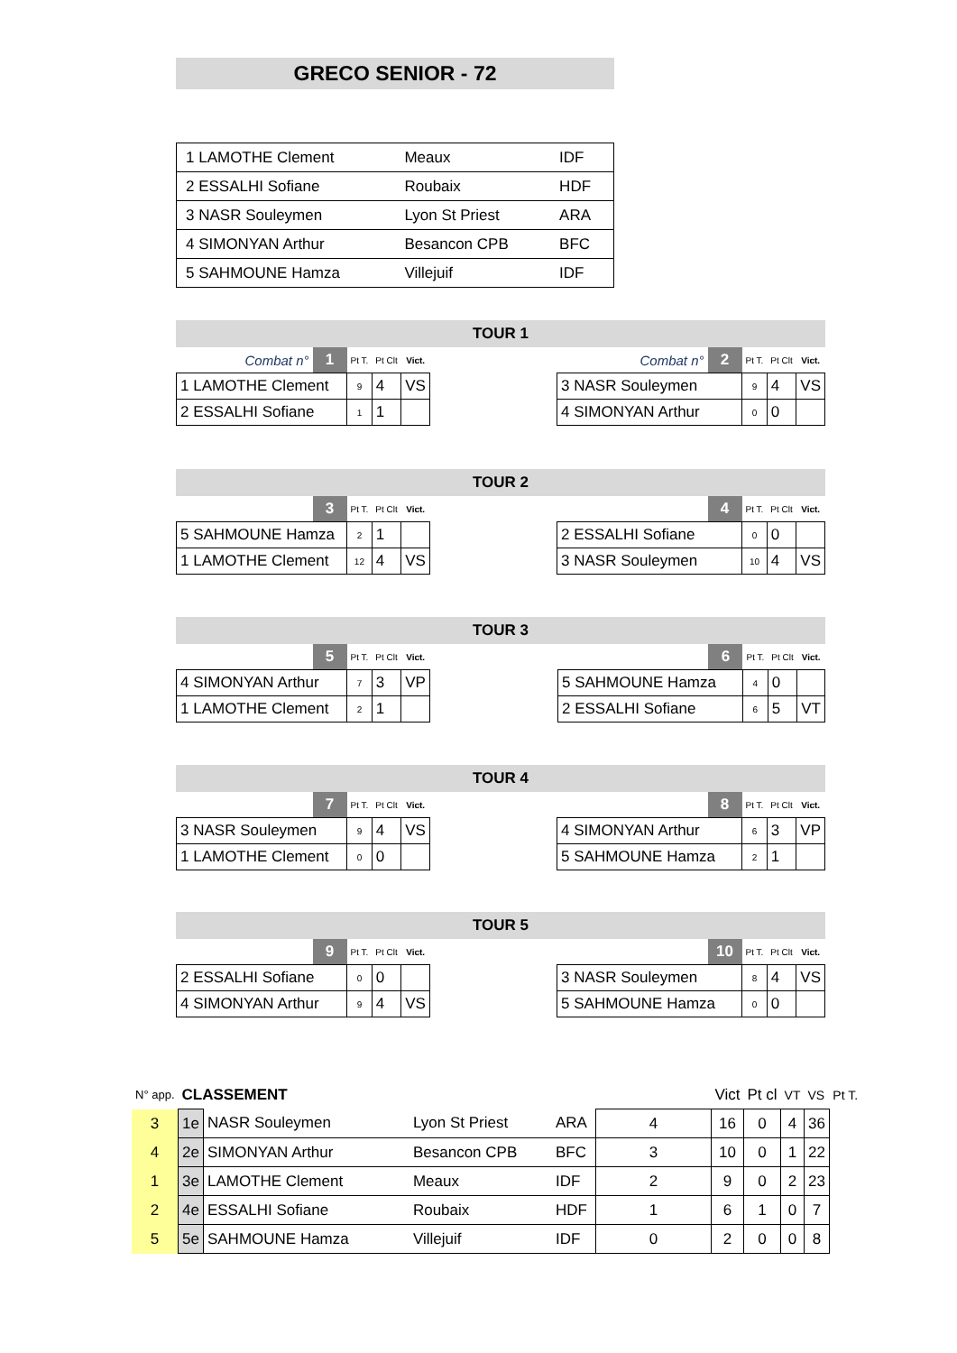GRECO SENIOR - 72
| 1 LAMOTHE Clement | Meaux | IDF |
| 2 ESSALHI Sofiane | Roubaix | HDF |
| 3 NASR Souleymen | Lyon St Priest | ARA |
| 4 SIMONYAN Arthur | Besancon CPB | BFC |
| 5 SAHMOUNE Hamza | Villejuif | IDF |
TOUR 1
| Combat n° | 1 | Pt T. | Pt Clt | Vict. |
| 1 LAMOTHE Clement | | 9 | 4 | VS |
| 2 ESSALHI Sofiane | | 1 | 1 | |
| Combat n° | 2 | Pt T. | Pt Clt | Vict. |
| 3 NASR Souleymen | | 9 | 4 | VS |
| 4 SIMONYAN Arthur | | 0 | 0 | |
TOUR 2
| | 3 | Pt T. | Pt Clt | Vict. |
| 5 SAHMOUNE Hamza | | 2 | 1 | |
| 1 LAMOTHE Clement | | 12 | 4 | VS |
| | 4 | Pt T. | Pt Clt | Vict. |
| 2 ESSALHI Sofiane | | 0 | 0 | |
| 3 NASR Souleymen | | 10 | 4 | VS |
TOUR 3
| | 5 | Pt T. | Pt Clt | Vict. |
| 4 SIMONYAN Arthur | | 7 | 3 | VP |
| 1 LAMOTHE Clement | | 2 | 1 | |
| | 6 | Pt T. | Pt Clt | Vict. |
| 5 SAHMOUNE Hamza | | 4 | 0 | |
| 2 ESSALHI Sofiane | | 6 | 5 | VT |
TOUR 4
| | 7 | Pt T. | Pt Clt | Vict. |
| 3 NASR Souleymen | | 9 | 4 | VS |
| 1 LAMOTHE Clement | | 0 | 0 | |
| | 8 | Pt T. | Pt Clt | Vict. |
| 4 SIMONYAN Arthur | | 6 | 3 | VP |
| 5 SAHMOUNE Hamza | | 2 | 1 | |
TOUR 5
| | 9 | Pt T. | Pt Clt | Vict. |
| 2 ESSALHI Sofiane | | 0 | 0 | |
| 4 SIMONYAN Arthur | | 9 | 4 | VS |
| | 10 | Pt T. | Pt Clt | Vict. |
| 3 NASR Souleymen | | 8 | 4 | VS |
| 5 SAHMOUNE Hamza | | 0 | 0 | |
| N° app. | CLASSEMENT | | | | | Vict | Pt cl | VT | VS | Pt T. |
| 3 | 1e | NASR Souleymen | Lyon St Priest | ARA | 4 | 16 | 0 | 4 | 36 | |
| 4 | 2e | SIMONYAN Arthur | Besancon CPB | BFC | 3 | 10 | 0 | 1 | 22 | |
| 1 | 3e | LAMOTHE Clement | Meaux | IDF | 2 | 9 | 0 | 2 | 23 | |
| 2 | 4e | ESSALHI Sofiane | Roubaix | HDF | 1 | 6 | 1 | 0 | 7 | |
| 5 | 5e | SAHMOUNE Hamza | Villejuif | IDF | 0 | 2 | 0 | 0 | 8 | |